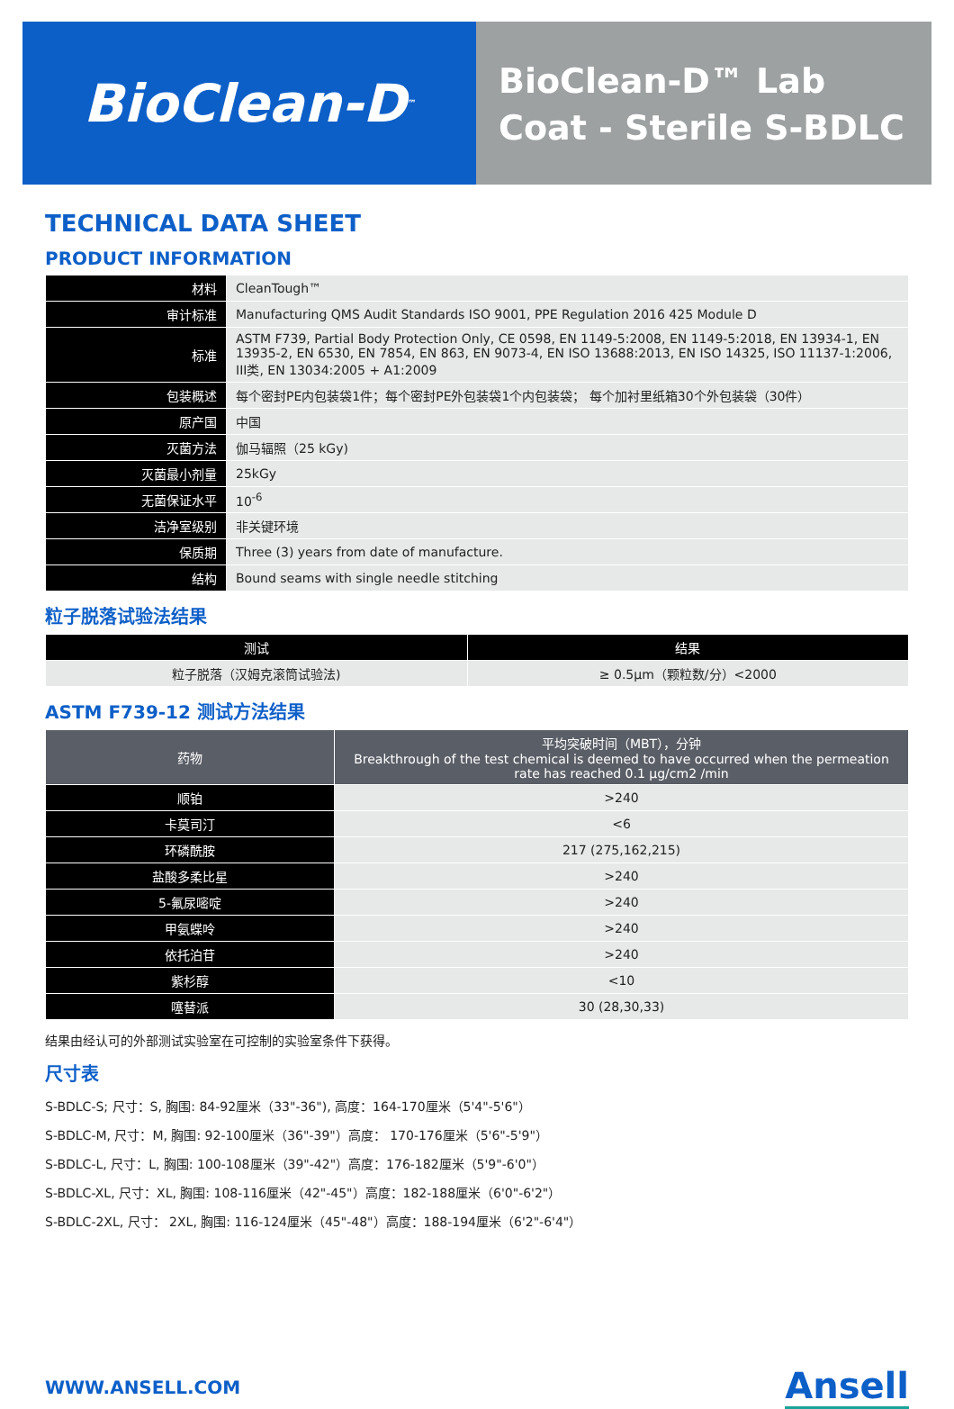BioClean-D<sup>™</sup>
BioClean-D™ Lab Coat - Sterile S-BDLC
TECHNICAL DATA SHEET
PRODUCT INFORMATION
| 材料 | CleanTough™ |
| 审计标准 | Manufacturing QMS Audit Standards ISO 9001, PPE Regulation 2016 425 Module D |
| 标准 | ASTM F739, Partial Body Protection Only, CE 0598, EN 1149-5:2008, EN 1149-5:2018, EN 13934-1, EN 13935-2, EN 6530, EN 7854, EN 863, EN 9073-4, EN ISO 13688:2013, EN ISO 14325, ISO 11137-1:2006, III类, EN 13034:2005 + A1:2009 |
| 包装概述 | 每个密封PE内包装袋1件；每个密封PE外包装袋1个内包装袋； 每个加衬里纸箱30个外包装袋（30件） |
| 原产国 | 中国 |
| 灭菌方法 | 伽马辐照（25 kGy) |
| 灭菌最小剂量 | 25kGy |
| 无菌保证水平 | 10<sup>-6</sup> |
| 洁净室级别 | 非关键环境 |
| 保质期 | Three (3) years from date of manufacture. |
| 结构 | Bound seams with single needle stitching |
粒子脱落试验法结果
| 测试 | 结果 |
| --- | --- |
| 粒子脱落（汉姆克滚筒试验法) | ≥ 0.5µm（颗粒数/分）<2000 |
ASTM F739-12 测试方法结果
| 药物 | 平均突破时间（MBT），分钟 Breakthrough of the test chemical is deemed to have occurred when the permeation rate has reached 0.1 µg/cm2 /min |
| --- | --- |
| 顺铂 | >240 |
| 卡莫司汀 | <6 |
| 环磷酰胺 | 217 (275,162,215) |
| 盐酸多柔比星 | >240 |
| 5-氟尿嘧啶 | >240 |
| 甲氨蝶呤 | >240 |
| 依托泊苷 | >240 |
| 紫杉醇 | <10 |
| 噻替派 | 30 (28,30,33) |
结果由经认可的外部测试实验室在可控制的实验室条件下获得。
尺寸表
S-BDLC-S; 尺寸：S, 胸围: 84-92厘米（33"-36"), 高度：164-170厘米（5'4"-5'6"）
S-BDLC-M, 尺寸：M, 胸围: 92-100厘米（36"-39"）高度： 170-176厘米（5'6"-5'9"）
S-BDLC-L, 尺寸：L, 胸围: 100-108厘米（39"-42"）高度：176-182厘米（5'9"-6'0"）
S-BDLC-XL, 尺寸：XL, 胸围: 108-116厘米（42"-45"）高度：182-188厘米（6'0"-6'2"）
S-BDLC-2XL, 尺寸： 2XL, 胸围: 116-124厘米（45"-48"）高度：188-194厘米（6'2"-6'4"）
WWW.ANSELL.COM
Ansell